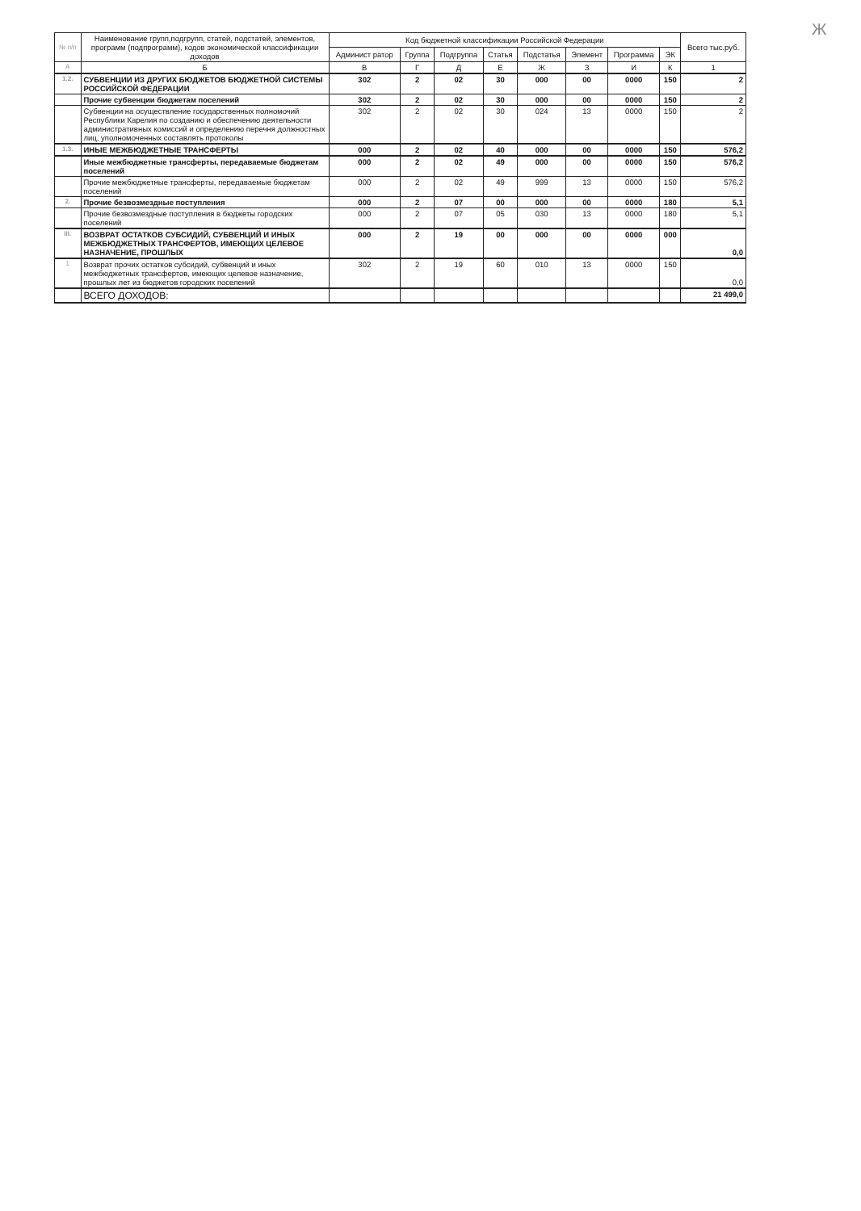Ж
| № п/п | Наименование групп,подгрупп, статей, подстатей, элементов, программ (подпрограмм), кодов экономической классификации доходов | Код бюджетной классификации Российской Федерации | | | | | | | | Всего тыс.руб. |
| --- | --- | --- | --- | --- | --- | --- | --- | --- | --- | --- |
| | | Админист ратор | Группа | Подгруппа | Статья | Подстатья | Элемент | Программа | ЭК | |
| А | Б | В | Г | Д | Е | Ж | З | И | К | 1 |
| 1.2. | СУБВЕНЦИИ ИЗ ДРУГИХ БЮДЖЕТОВ БЮДЖЕТНОЙ СИСТЕМЫ РОССИЙСКОЙ ФЕДЕРАЦИИ | 302 | 2 | 02 | 30 | 000 | 00 | 0000 | 150 | 2 |
| | Прочие субвенции бюджетам поселений | 302 | 2 | 02 | 30 | 000 | 00 | 0000 | 150 | 2 |
| | Субвенции на осуществление государственных полномочий Республики Карелия по созданию и обеспечению деятельности административных комиссий и определению перечня должностных лиц, уполномоченных составлять протоколы | 302 | 2 | 02 | 30 | 024 | 13 | 0000 | 150 | 2 |
| 1.3. | ИНЫЕ МЕЖБЮДЖЕТНЫЕ ТРАНСФЕРТЫ | 000 | 2 | 02 | 40 | 000 | 00 | 0000 | 150 | 576,2 |
| | Иные межбюджетные трансферты, передаваемые бюджетам поселений | 000 | 2 | 02 | 49 | 000 | 00 | 0000 | 150 | 576,2 |
| | Прочие межбюджетные трансферты, передаваемые бюджетам поселений | 000 | 2 | 02 | 49 | 999 | 13 | 0000 | 150 | 576,2 |
| 2. | Прочие безвозмездные поступления | 000 | 2 | 07 | 00 | 000 | 00 | 0000 | 180 | 5,1 |
| | Прочие безвозмездные поступления в бюджеты городских поселений | 000 | 2 | 07 | 05 | 030 | 13 | 0000 | 180 | 5,1 |
| III. | ВОЗВРАТ ОСТАТКОВ СУБСИДИЙ, СУБВЕНЦИЙ И ИНЫХ МЕЖБЮДЖЕТНЫХ ТРАНСФЕРТОВ, ИМЕЮЩИХ ЦЕЛЕВОЕ НАЗНАЧЕНИЕ, ПРОШЛЫХ | 000 | 2 | 19 | 00 | 000 | 00 | 0000 | 000 | 0,0 |
| 1 | Возврат прочих остатков субсидий, субвенций и иных межбюджетных трансфертов, имеющих целевое назначение, прошлых лет из бюджетов городских поселений | 302 | 2 | 19 | 60 | 010 | 13 | 0000 | 150 | 0,0 |
| | ВСЕГО ДОХОДОВ: | | | | | | | | | 21 499,0 |